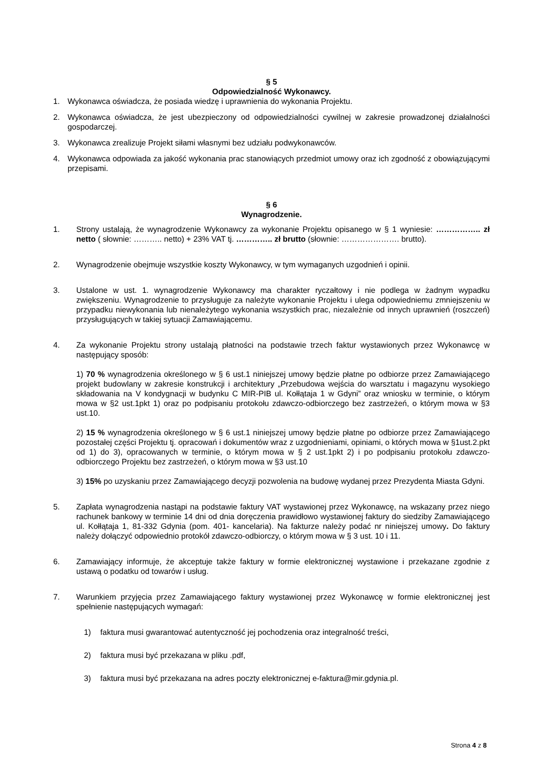§ 5
Odpowiedzialność Wykonawcy.
1. Wykonawca oświadcza, że posiada wiedzę i uprawnienia do wykonania Projektu.
2. Wykonawca oświadcza, że jest ubezpieczony od odpowiedzialności cywilnej w zakresie prowadzonej działalności gospodarczej.
3. Wykonawca zrealizuje Projekt siłami własnymi bez udziału podwykonawców.
4. Wykonawca odpowiada za jakość wykonania prac stanowiących przedmiot umowy oraz ich zgodność z obowiązującymi przepisami.
§ 6
Wynagrodzenie.
1. Strony ustalają, że wynagrodzenie Wykonawcy za wykonanie Projektu opisanego w § 1 wyniesie: …………….. zł netto ( słownie: ……….. netto) + 23% VAT tj. ………….. zł brutto (słownie: …………………. brutto).
2. Wynagrodzenie obejmuje wszystkie koszty Wykonawcy, w tym wymaganych uzgodnień i opinii.
3. Ustalone w ust. 1. wynagrodzenie Wykonawcy ma charakter ryczałtowy i nie podlega w żadnym wypadku zwiększeniu. Wynagrodzenie to przysługuje za należyte wykonanie Projektu i ulega odpowiedniemu zmniejszeniu w przypadku niewykonania lub nienależytego wykonania wszystkich prac, niezależnie od innych uprawnień (roszczeń) przysługujących w takiej sytuacji Zamawiającemu.
4. Za wykonanie Projektu strony ustalają płatności na podstawie trzech faktur wystawionych przez Wykonawcę w następujący sposób:
1) 70 % wynagrodzenia określonego w § 6 ust.1 niniejszej umowy będzie płatne po odbiorze przez Zamawiającego projekt budowlany w zakresie konstrukcji i architektury „Przebudowa wejścia do warsztatu i magazynu wysokiego składowania na V kondygnacji w budynku C MIR-PIB ul. Kołłątaja 1 w Gdyni” oraz wniosku w terminie, o którym mowa w §2 ust.1pkt 1) oraz po podpisaniu protokołu zdawczo-odbiorczego bez zastrzeżeń, o którym mowa w §3 ust.10.
2) 15 % wynagrodzenia określonego w § 6 ust.1 niniejszej umowy będzie płatne po odbiorze przez Zamawiającego pozostałej części Projektu tj. opracowań i dokumentów wraz z uzgodnieniami, opiniami, o których mowa w §1ust.2.pkt od 1) do 3), opracowanych w terminie, o którym mowa w § 2 ust.1pkt 2) i po podpisaniu protokołu zdawczo-odbiorczego Projektu bez zastrzeżeń, o którym mowa w §3 ust.10
3) 15% po uzyskaniu przez Zamawiającego decyzji pozwolenia na budowę wydanej przez Prezydenta Miasta Gdyni.
5. Zapłata wynagrodzenia nastąpi na podstawie faktury VAT wystawionej przez Wykonawcę, na wskazany przez niego rachunek bankowy w terminie 14 dni od dnia doręczenia prawidłowo wystawionej faktury do siedziby Zamawiającego ul. Kołłątaja 1, 81-332 Gdynia (pom. 401- kancelaria). Na fakturze należy podać nr niniejszej umowy. Do faktury należy dołączyć odpowiednio protokół zdawczo-odbiorczy, o którym mowa w § 3 ust. 10 i 11.
6. Zamawiający informuje, że akceptuje także faktury w formie elektronicznej wystawione i przekazane zgodnie z ustawą o podatku od towarów i usług.
7. Warunkiem przyjęcia przez Zamawiającego faktury wystawionej przez Wykonawcę w formie elektronicznej jest spełnienie następujących wymagań:
1) faktura musi gwarantować autentyczność jej pochodzenia oraz integralność treści,
2) faktura musi być przekazana w pliku .pdf,
3) faktura musi być przekazana na adres poczty elektronicznej e-faktura@mir.gdynia.pl.
Strona 4 z 8